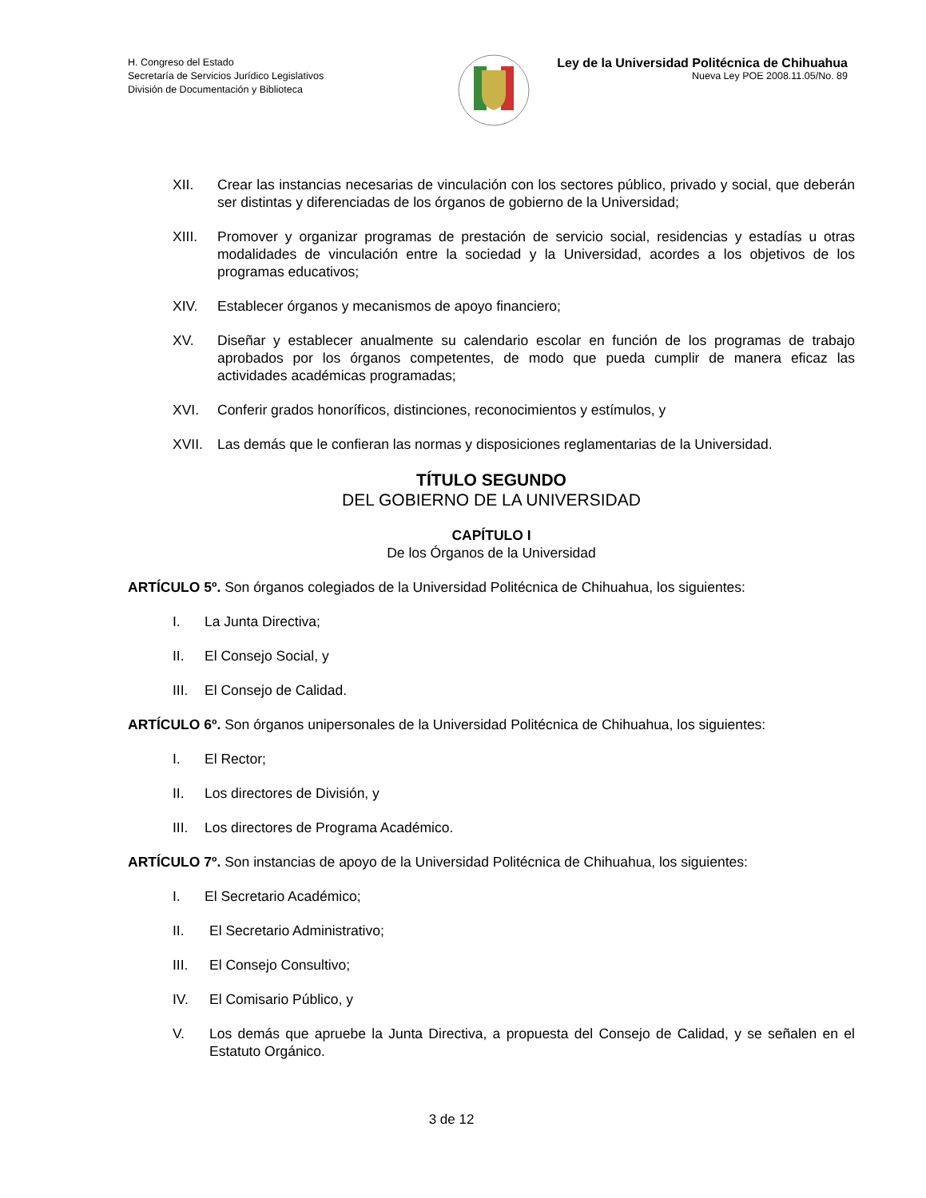H. Congreso del Estado
Secretaría de Servicios Jurídico Legislativos
División de Documentación y Biblioteca
Ley de la Universidad Politécnica de Chihuahua
Nueva Ley POE 2008.11.05/No. 89
XII. Crear las instancias necesarias de vinculación con los sectores público, privado y social, que deberán ser distintas y diferenciadas de los órganos de gobierno de la Universidad;
XIII. Promover y organizar programas de prestación de servicio social, residencias y estadías u otras modalidades de vinculación entre la sociedad y la Universidad, acordes a los objetivos de los programas educativos;
XIV. Establecer órganos y mecanismos de apoyo financiero;
XV. Diseñar y establecer anualmente su calendario escolar en función de los programas de trabajo aprobados por los órganos competentes, de modo que pueda cumplir de manera eficaz las actividades académicas programadas;
XVI. Conferir grados honoríficos, distinciones, reconocimientos y estímulos, y
XVII. Las demás que le confieran las normas y disposiciones reglamentarias de la Universidad.
TÍTULO SEGUNDO
DEL GOBIERNO DE LA UNIVERSIDAD
CAPÍTULO I
De los Órganos de la Universidad
ARTÍCULO 5º. Son órganos colegiados de la Universidad Politécnica de Chihuahua, los siguientes:
I. La Junta Directiva;
II. El Consejo Social, y
III. El Consejo de Calidad.
ARTÍCULO 6º. Son órganos unipersonales de la Universidad Politécnica de Chihuahua, los siguientes:
I. El Rector;
II. Los directores de División, y
III. Los directores de Programa Académico.
ARTÍCULO 7º. Son instancias de apoyo de la Universidad Politécnica de Chihuahua, los siguientes:
I. El Secretario Académico;
II. El Secretario Administrativo;
III. El Consejo Consultivo;
IV. El Comisario Público, y
V. Los demás que apruebe la Junta Directiva, a propuesta del Consejo de Calidad, y se señalen en el Estatuto Orgánico.
3 de 12